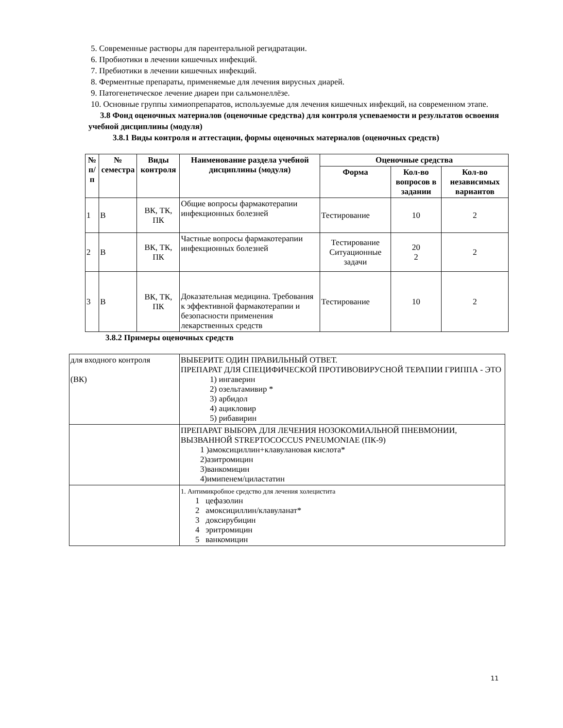5. Современные растворы для парентеральной регидратации.
6. Пробиотики в лечении кишечных инфекций.
7. Пребиотики в лечении кишечных инфекций.
8. Ферментные препараты, применяемые для лечения вирусных диарей.
9. Патогенетическое лечение диареи при сальмонеллёзе.
10. Основные группы химиопрепаратов, используемые для лечения кишечных инфекций, на современном этапе.
3.8 Фонд оценочных материалов (оценочные средства) для контроля успеваемости и результатов освоения учебной дисциплины (модуля)
3.8.1 Виды контроля и аттестации, формы оценочных материалов (оценочных средств)
| № п/п | № семестра | Виды контроля | Наименование раздела учебной дисциплины (модуля) | Оценочные средства | | |
| --- | --- | --- | --- | --- | --- | --- |
| | | | | Форма | Кол-во вопросов в задании | Кол-во независимых вариантов |
| 1 | В | ВК, ТК, ПК | Общие вопросы фармакотерапии инфекционных болезней | Тестирование | 10 | 2 |
| 2 | В | ВК, ТК, ПК | Частные вопросы фармакотерапии инфекционных болезней | Тестирование Ситуационные задачи | 20 2 | 2 |
| 3 | В | ВК, ТК, ПК | Доказательная медицина. Требования к эффективной фармакотерапии и безопасности применения лекарственных средств | Тестирование | 10 | 2 |
3.8.2 Примеры оценочных средств
| для входного контроля (ВК) | ВЫБЕРИТЕ ОДИН ПРАВИЛЬНЫЙ ОТВЕТ. ПРЕПАРАТ ДЛЯ СПЕЦИФИЧЕСКОЙ ПРОТИВОВИРУСНОЙ ТЕРАПИИ ГРИППА - ЭТО 1) ингаверин 2) озельтамивир * 3) арбидол 4) ацикловир 5) рибавирин |
| | ПРЕПАРАТ ВЫБОРА ДЛЯ ЛЕЧЕНИЯ НОЗОКОМИАЛЬНОЙ ПНЕВМОНИИ, ВЫЗВАННОЙ STREPTOCOCCUS PNEUMONIAE (ПК-9) 1 )амоксициллин+клавулановая кислота* 2)азитромицин 3)ванкомицин 4)имипенем/циластатин |
| | 1. Антимикробное средство для лечения холецистита 1 цефазолин 2 амоксициллин/клавуланат* 3 доксирубицин 4 эритромицин 5 ванкомицин |
11